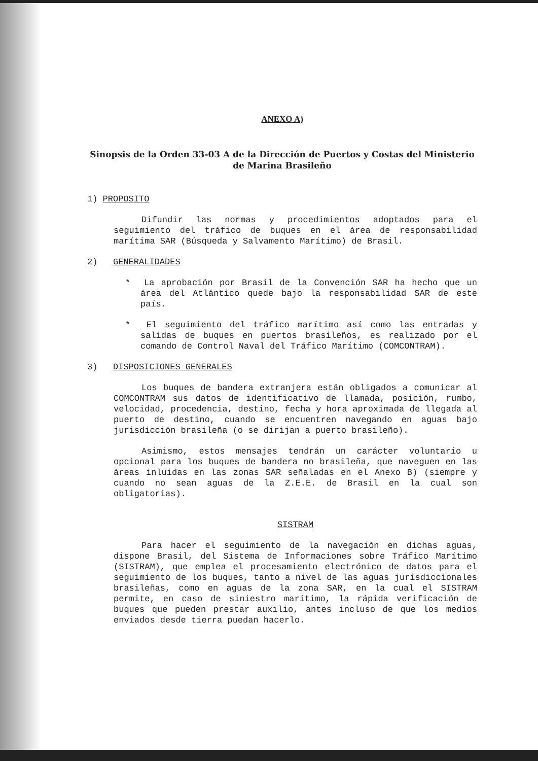ANEXO A)
Sinopsis de la Orden 33-03 A de la Dirección de Puertos y Costas del Ministerio de Marina Brasileño
1) PROPOSITO
Difundir las normas y procedimientos adoptados para el seguimiento del tráfico de buques en el área de responsabilidad marítima SAR (Búsqueda y Salvamento Marítimo) de Brasil.
2) GENERALIDADES
* La aprobación por Brasil de la Convención SAR ha hecho que un área del Atlántico quede bajo la responsabilidad SAR de este país.
* El seguimiento del tráfico marítimo así como las entradas y salidas de buques en puertos brasileños, es realizado por el comando de Control Naval del Tráfico Marítimo (COMCONTRAM).
3) DISPOSICIONES GENERALES
Los buques de bandera extranjera están obligados a comunicar al COMCONTRAM sus datos de identificativo de llamada, posición, rumbo, velocidad, procedencia, destino, fecha y hora aproximada de llegada al puerto de destino, cuando se encuentren navegando en aguas bajo jurisdicción brasileña (o se dirijan a puerto brasileño).
Asimismo, estos mensajes tendrán un carácter voluntario u opcional para los buques de bandera no brasileña, que naveguen en las áreas inluidas en las zonas SAR señaladas en el Anexo B) (siempre y cuando no sean aguas de la Z.E.E. de Brasil en la cual son obligatorias).
SISTRAM
Para hacer el seguimiento de la navegación en dichas aguas, dispone Brasil, del Sistema de Informaciones sobre Tráfico Marítimo (SISTRAM), que emplea el procesamiento electrónico de datos para el seguimiento de los buques, tanto a nivel de las aguas jurisdiccionales brasileñas, como en aguas de la zona SAR, en la cual el SISTRAM permite, en caso de siniestro marítimo, la rápida verificación de buques que pueden prestar auxilio, antes incluso de que los medios enviados desde tierra puedan hacerlo.